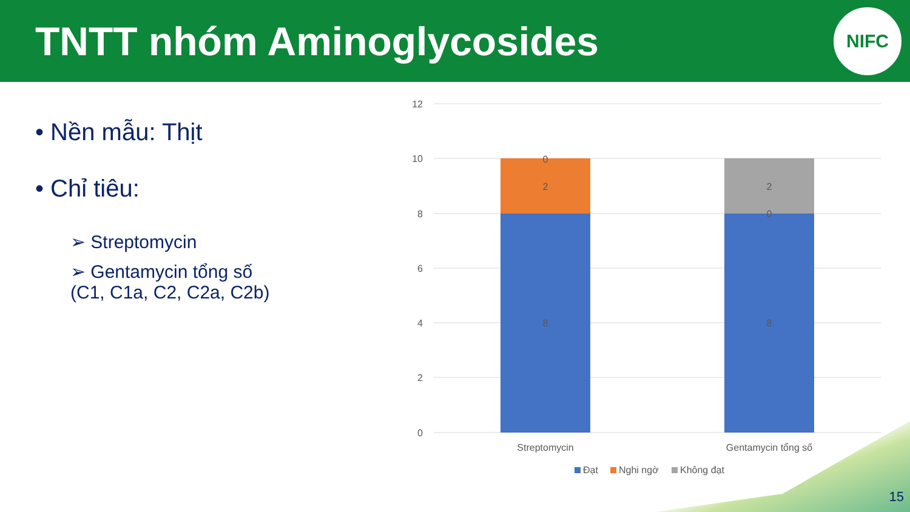TNTT nhóm Aminoglycosides
NIFC
• Nền mẫu: Thịt
• Chỉ tiêu:
➢ Streptomycin
➢ Gentamycin tổng số
(C1, C1a, C2, C2a, C2b)
12
10
8
6
4
2
0
0
2
8
2
0
8
Streptomycin
Gentamycin tổng số
Đạt
Nghi ngờ
Không đạt
15